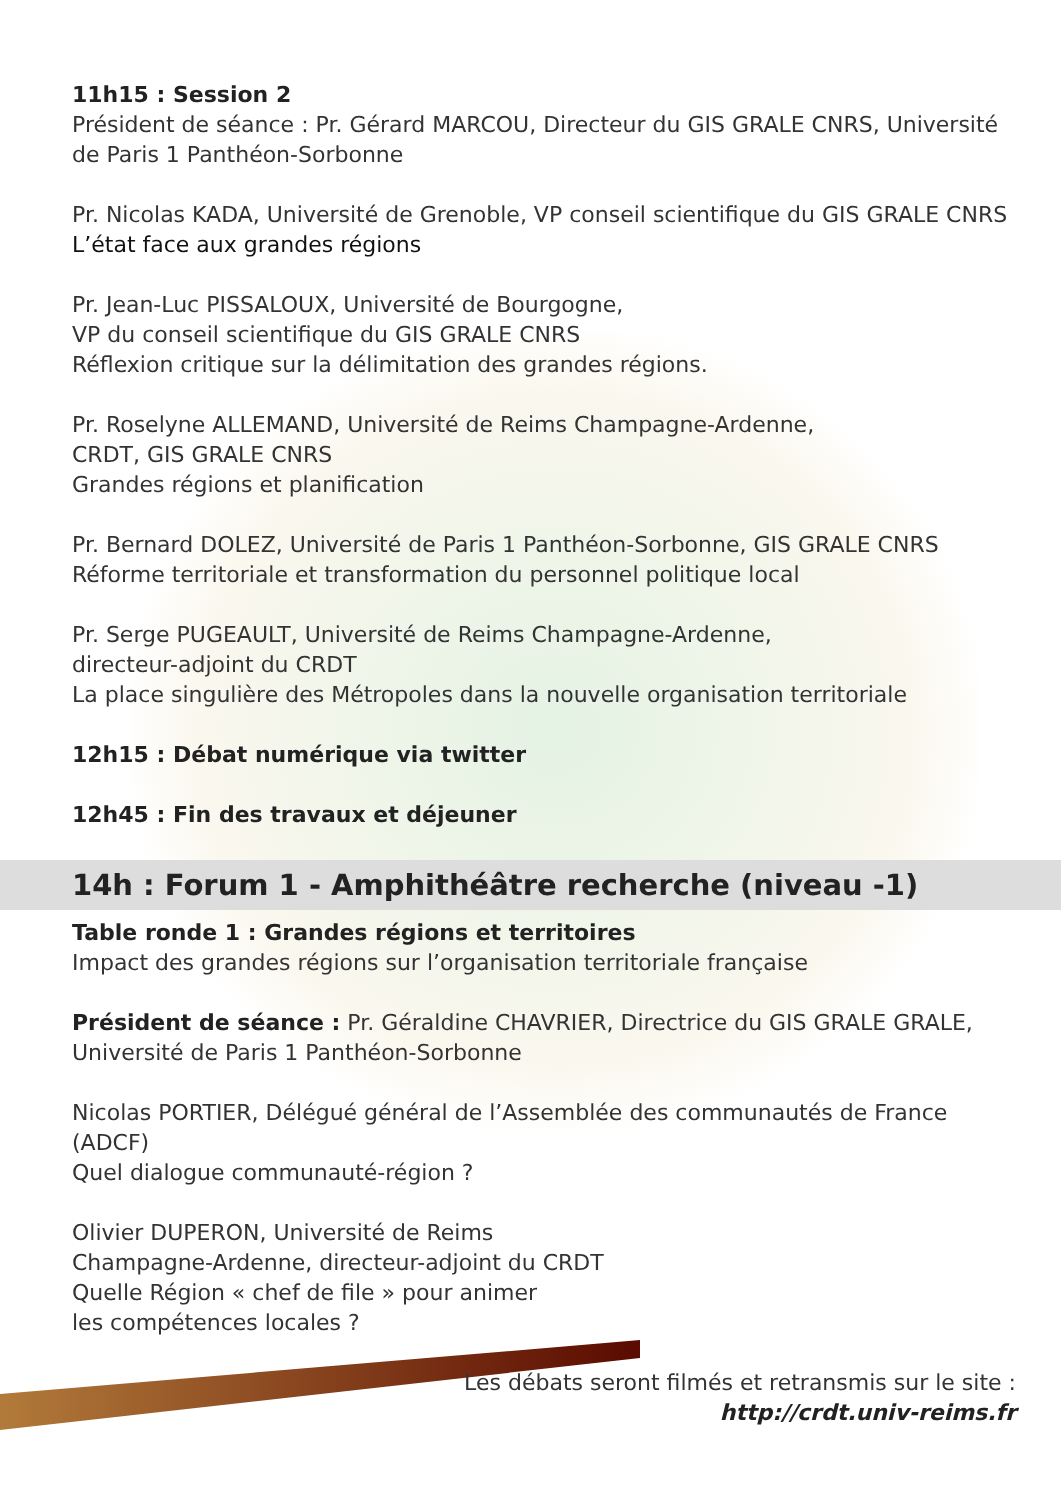11h15 : Session 2
Président de séance : Pr. Gérard MARCOU, Directeur du GIS GRALE CNRS, Université de Paris 1 Panthéon-Sorbonne
Pr. Nicolas KADA, Université de Grenoble, VP conseil scientifique du GIS GRALE CNRS
L’état face aux grandes régions
Pr. Jean-Luc PISSALOUX, Université de Bourgogne,
VP du conseil scientifique du GIS GRALE CNRS
Réflexion critique sur la délimitation des grandes régions.
Pr. Roselyne ALLEMAND, Université de Reims Champagne-Ardenne,
CRDT, GIS GRALE CNRS
Grandes régions et planification
Pr. Bernard DOLEZ, Université de Paris 1 Panthéon-Sorbonne, GIS GRALE CNRS
Réforme territoriale et transformation du personnel politique local
Pr. Serge PUGEAULT, Université de Reims Champagne-Ardenne,
directeur-adjoint du CRDT
La place singulière des Métropoles dans la nouvelle organisation territoriale
12h15 : Débat numérique via twitter
12h45 : Fin des travaux et déjeuner
14h : Forum 1 - Amphithéâtre recherche (niveau -1)
Table ronde 1 : Grandes régions et territoires
Impact des grandes régions sur l’organisation territoriale française
Président de séance : Pr. Géraldine CHAVRIER, Directrice du GIS GRALE GRALE, Université de Paris 1 Panthéon-Sorbonne
Nicolas PORTIER, Délégué général de l’Assemblée des communautés de France (ADCF)
Quel dialogue communauté-région ?
Olivier DUPERON, Université de Reims
Champagne-Ardenne, directeur-adjoint du CRDT
Quelle Région « chef de file » pour animer
les compétences locales ?
Les débats seront filmés et retransmis sur le site :
http://crdt.univ-reims.fr